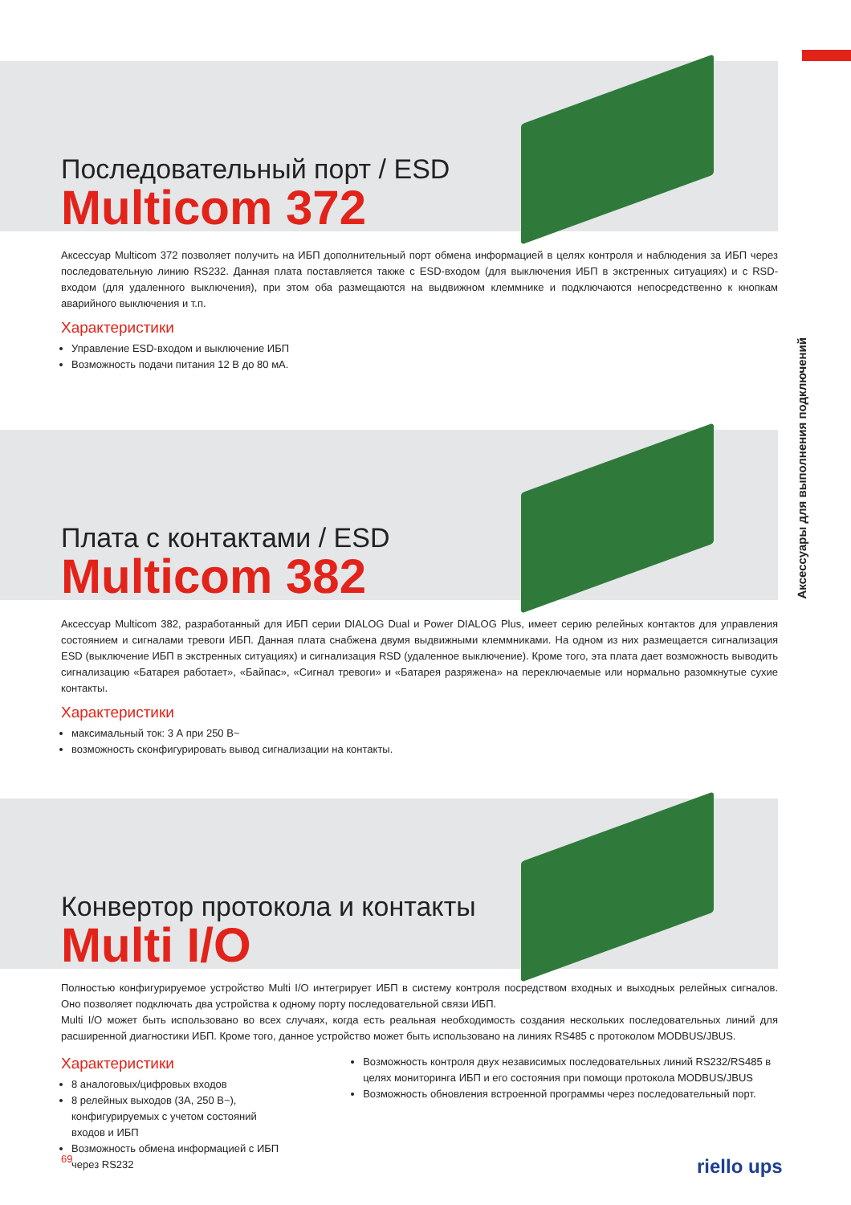Аксессуары для выполнения подключений
Последовательный порт / ESD
Multicom 372
Аксессуар Multicom 372 позволяет получить на ИБП дополнительный порт обмена информацией в целях контроля и наблюдения за ИБП через последовательную линию RS232. Данная плата поставляется также с ESD-входом (для выключения ИБП в экстренных ситуациях) и с RSD-входом (для удаленного выключения), при этом оба размещаются на выдвижном клеммнике и подключаются непосредственно к кнопкам аварийного выключения и т.п.
Характеристики
Управление ESD-входом и выключение ИБП
Возможность подачи питания 12 В до 80 мА.
Плата с контактами / ESD
Multicom 382
Аксессуар Multicom 382, разработанный для ИБП серии DIALOG Dual и Power DIALOG Plus, имеет серию релейных контактов для управления состоянием и сигналами тревоги ИБП. Данная плата снабжена двумя выдвижными клеммниками. На одном из них размещается сигнализация ESD (выключение ИБП в экстренных ситуациях) и сигнализация RSD (удаленное выключение). Кроме того, эта плата дает возможность выводить сигнализацию «Батарея работает», «Байпас», «Сигнал тревоги» и «Батарея разряжена» на переключаемые или нормально разомкнутые сухие контакты.
Характеристики
максимальный ток: 3 А при 250 В~
возможность сконфигурировать вывод сигнализации на контакты.
Конвертор протокола и контакты
Multi I/O
Полностью конфигурируемое устройство Multi I/O интегрирует ИБП в систему контроля посредством входных и выходных релейных сигналов. Оно позволяет подключать два устройства к одному порту последовательной связи ИБП.
Multi I/O может быть использовано во всех случаях, когда есть реальная необходимость создания нескольких последовательных линий для расширенной диагностики ИБП. Кроме того, данное устройство может быть использовано на линиях RS485 с протоколом MODBUS/JBUS.
Характеристики
8 аналоговых/цифровых входов
8 релейных выходов (3А, 250 В~), конфигурируемых с учетом состояний входов и ИБП
Возможность обмена информацией с ИБП через RS232
Возможность контроля двух независимых последовательных линий RS232/RS485 в целях мониторинга ИБП и его состояния при помощи протокола MODBUS/JBUS
Возможность обновления встроенной программы через последовательный порт.
69 riello ups